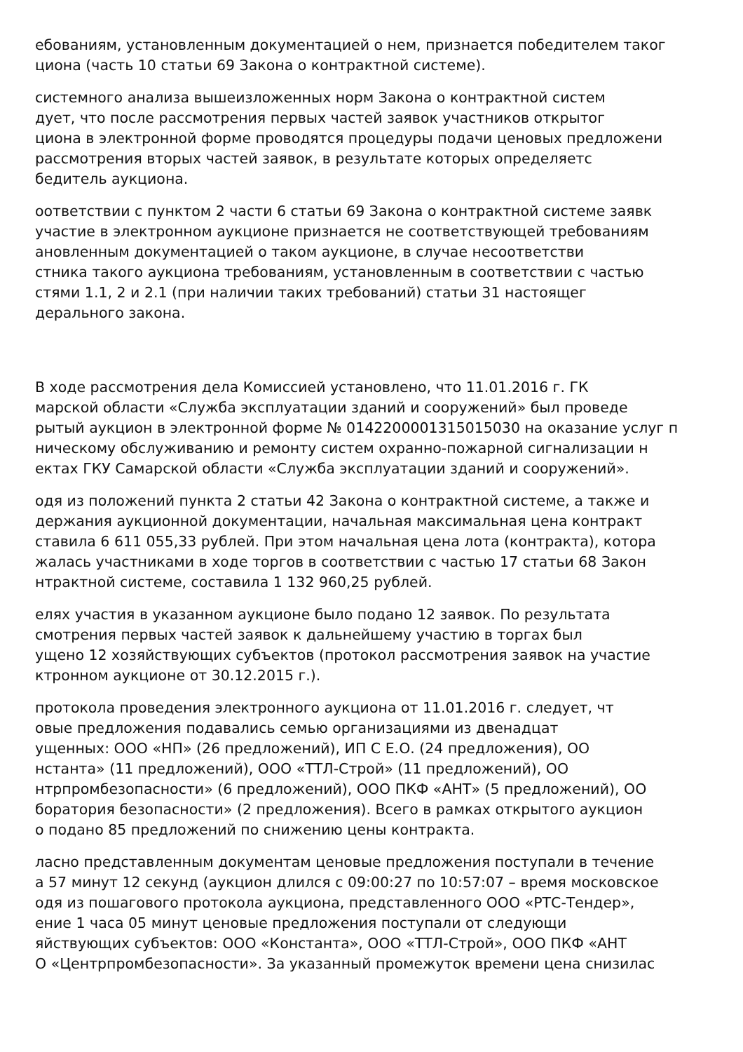ебованиям, установленным документацией о нем, признается победителем таког
циона (часть 10 статьи 69 Закона о контрактной системе).
системного анализа вышеизложенных норм Закона о контрактной систем
дует, что после рассмотрения первых частей заявок участников открытог
циона в электронной форме проводятся процедуры подачи ценовых предложени
рассмотрения вторых частей заявок, в результате которых определяетс
бедитель аукциона.
оответствии с пунктом 2 части 6 статьи 69 Закона о контрактной системе заявк
участие в электронном аукционе признается не соответствующей требованиям
ановленным документацией о таком аукционе, в случае несоответстви
стника такого аукциона требованиям, установленным в соответствии с частью
стями 1.1, 2 и 2.1 (при наличии таких требований) статьи 31 настоящег
дерального закона.
В ходе рассмотрения дела Комиссией установлено, что 11.01.2016 г. ГК
марской области «Служба эксплуатации зданий и сооружений» был проведе
рытый аукцион в электронной форме № 0142200001315015030 на оказание услуг п
ническому обслуживанию и ремонту систем охранно-пожарной сигнализации н
ектах ГКУ Самарской области «Служба эксплуатации зданий и сооружений».
одя из положений пункта 2 статьи 42 Закона о контрактной системе, а также и
держания аукционной документации, начальная максимальная цена контракт
ставила 6 611 055,33 рублей. При этом начальная цена лота (контракта), котора
жалась участниками в ходе торгов в соответствии с частью 17 статьи 68 Закон
нтрактной системе, составила 1 132 960,25 рублей.
елях участия в указанном аукционе было подано 12 заявок. По результата
смотрения первых частей заявок к дальнейшему участию в торгах был
ущено 12 хозяйствующих субъектов (протокол рассмотрения заявок на участие
ктронном аукционе от 30.12.2015 г.).
протокола проведения электронного аукциона от 11.01.2016 г. следует, чт
овые предложения подавались семью организациями из двенадцат
ущенных: ООО «НП» (26 предложений), ИП С Е.О. (24 предложения), ОО
нстанта» (11 предложений), ООО «ТТЛ-Строй» (11 предложений), ОО
нтрпромбезопасности» (6 предложений), ООО ПКФ «АНТ» (5 предложений), ОО
боратория безопасности» (2 предложения). Всего в рамках открытого аукцион
о подано 85 предложений по снижению цены контракта.
ласно представленным документам ценовые предложения поступали в течение
а 57 минут 12 секунд (аукцион длился с 09:00:27 по 10:57:07 – время московское
одя из пошагового протокола аукциона, представленного ООО «РТС-Тендер»,
ение 1 часа 05 минут ценовые предложения поступали от следующи
яйствующих субъектов: ООО «Константа», ООО «ТТЛ-Строй», ООО ПКФ «АНТ
О «Центрпромбезопасности». За указанный промежуток времени цена снизилас